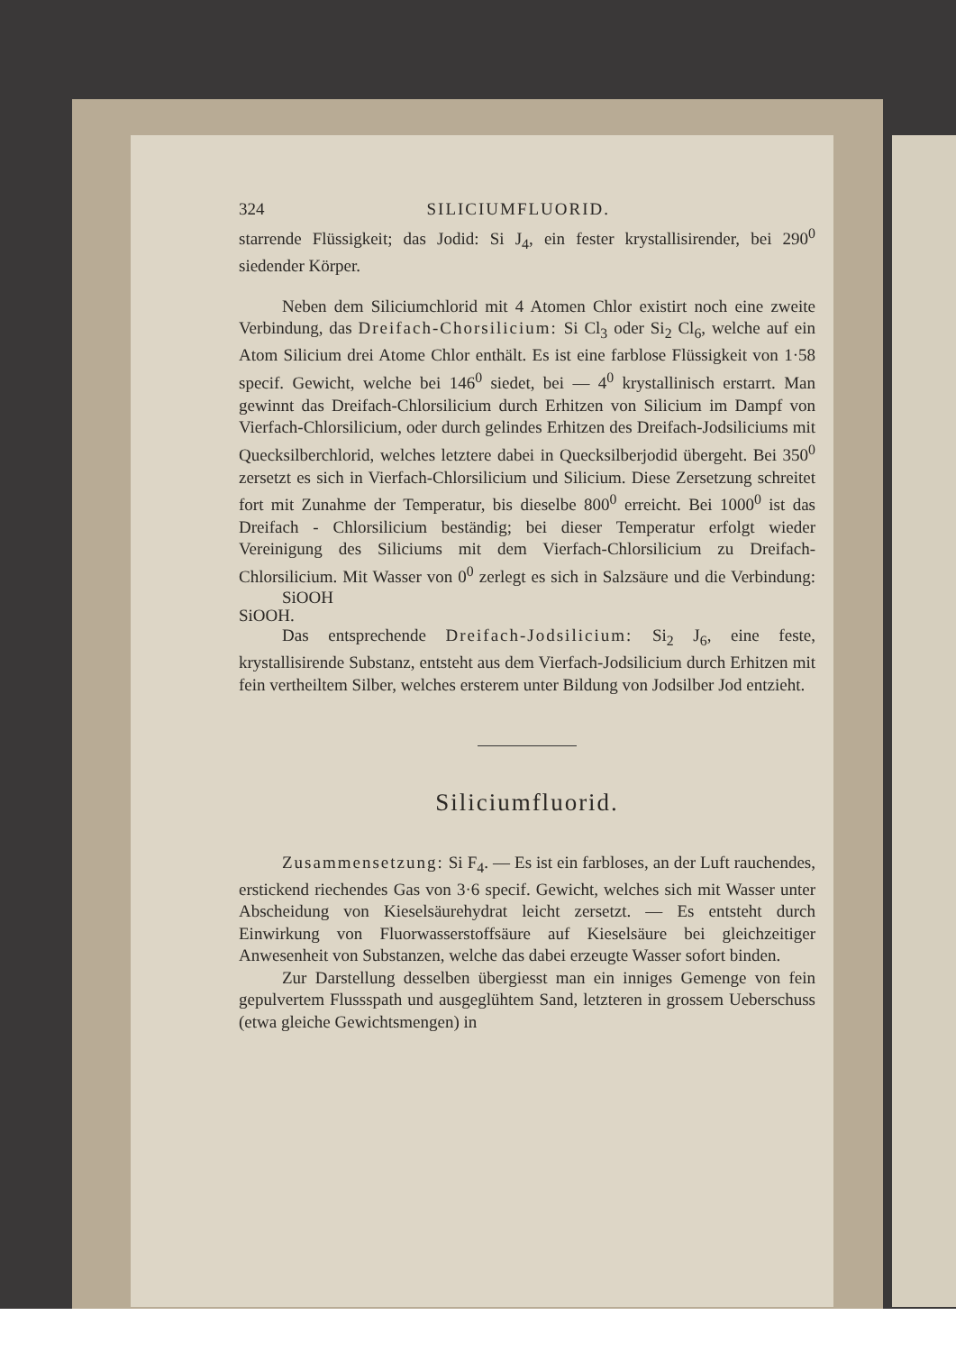324 SILICIUMFLUORID.
starrende Flüssigkeit; das Jodid: Si J<sub>4</sub>, ein fester krystallisirender, bei 290<sup>0</sup> siedender Körper.
Neben dem Siliciumchlorid mit 4 Atomen Chlor existirt noch eine zweite Verbindung, das Dreifach-Chorsilicium: Si Cl<sub>3</sub> oder Si<sub>2</sub> Cl<sub>6</sub>, welche auf ein Atom Silicium drei Atome Chlor enthält. Es ist eine farblose Flüssigkeit von 1·58 specif. Gewicht, welche bei 146<sup>0</sup> siedet, bei — 4<sup>0</sup> krystallinisch erstarrt. Man gewinnt das Dreifach-Chlorsilicium durch Erhitzen von Silicium im Dampf von Vierfach-Chlorsilicium, oder durch gelindes Erhitzen des Dreifach-Jodsiliciums mit Quecksilberchlorid, welches letztere dabei in Quecksilberjodid übergeht. Bei 350<sup>0</sup> zersetzt es sich in Vierfach-Chlorsilicium und Silicium. Diese Zersetzung schreitet fort mit Zunahme der Temperatur, bis dieselbe 800<sup>0</sup> erreicht. Bei 1000<sup>0</sup> ist das Dreifach - Chlorsilicium beständig; bei dieser Temperatur erfolgt wieder Vereinigung des Siliciums mit dem Vierfach-Chlorsilicium zu Dreifach-Chlorsilicium. Mit Wasser von 0<sup>0</sup> zerlegt es sich in Salzsäure und die Verbindung: SiOOH
SiOOH.
Das entsprechende Dreifach-Jodsilicium: Si<sub>2</sub> J<sub>6</sub>, eine feste, krystallisirende Substanz, entsteht aus dem Vierfach-Jodsilicium durch Erhitzen mit fein vertheiltem Silber, welches ersterem unter Bildung von Jodsilber Jod entzieht.
Siliciumfluorid.
Zusammensetzung: Si F<sub>4</sub>. — Es ist ein farbloses, an der Luft rauchendes, erstickend riechendes Gas von 3·6 specif. Gewicht, welches sich mit Wasser unter Abscheidung von Kieselsäurehydrat leicht zersetzt. — Es entsteht durch Einwirkung von Fluorwasserstoffsäure auf Kieselsäure bei gleichzeitiger Anwesenheit von Substanzen, welche das dabei erzeugte Wasser sofort binden.
Zur Darstellung desselben übergiesst man ein inniges Gemenge von fein gepulvertem Flussspath und ausgeglühtem Sand, letzteren in grossem Ueberschuss (etwa gleiche Gewichtsmengen) in